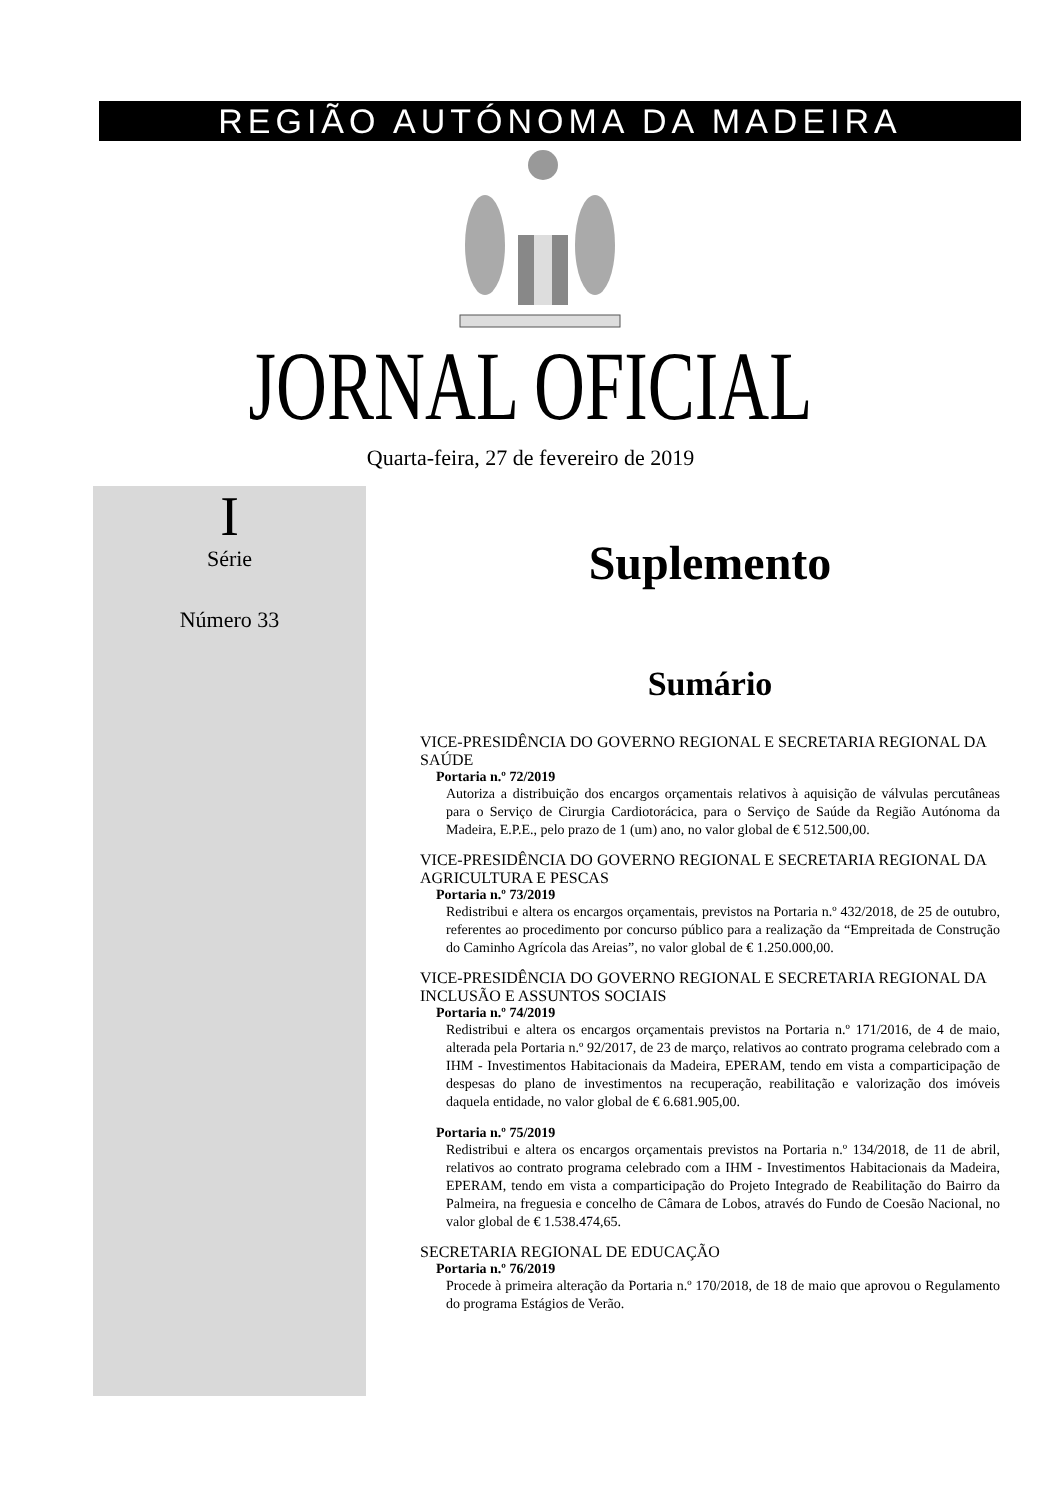REGIÃO AUTÓNOMA DA MADEIRA
JORNAL OFICIAL
Quarta-feira, 27 de fevereiro de 2019
I
Série
Número 33
Suplemento
Sumário
VICE-PRESIDÊNCIA DO GOVERNO REGIONAL E SECRETARIA REGIONAL DA SAÚDE
Portaria n.º 72/2019
Autoriza a distribuição dos encargos orçamentais relativos à aquisição de válvulas percutâneas para o Serviço de Cirurgia Cardiotorácica, para o Serviço de Saúde da Região Autónoma da Madeira, E.P.E., pelo prazo de 1 (um) ano, no valor global de € 512.500,00.
VICE-PRESIDÊNCIA DO GOVERNO REGIONAL E SECRETARIA REGIONAL DA AGRICULTURA E PESCAS
Portaria n.º 73/2019
Redistribui e altera os encargos orçamentais, previstos na Portaria n.º 432/2018, de 25 de outubro, referentes ao procedimento por concurso público para a realização da “Empreitada de Construção do Caminho Agrícola das Areias”, no valor global de € 1.250.000,00.
VICE-PRESIDÊNCIA DO GOVERNO REGIONAL E SECRETARIA REGIONAL DA INCLUSÃO E ASSUNTOS SOCIAIS
Portaria n.º 74/2019
Redistribui e altera os encargos orçamentais previstos na Portaria n.º 171/2016, de 4 de maio, alterada pela Portaria n.º 92/2017, de 23 de março, relativos ao contrato programa celebrado com a IHM - Investimentos Habitacionais da Madeira, EPERAM, tendo em vista a comparticipação de despesas do plano de investimentos na recuperação, reabilitação e valorização dos imóveis daquela entidade, no valor global de € 6.681.905,00.
Portaria n.º 75/2019
Redistribui e altera os encargos orçamentais previstos na Portaria n.º 134/2018, de 11 de abril, relativos ao contrato programa celebrado com a IHM - Investimentos Habitacionais da Madeira, EPERAM, tendo em vista a comparticipação do Projeto Integrado de Reabilitação do Bairro da Palmeira, na freguesia e concelho de Câmara de Lobos, através do Fundo de Coesão Nacional, no valor global de € 1.538.474,65.
SECRETARIA REGIONAL DE EDUCAÇÃO
Portaria n.º 76/2019
Procede à primeira alteração da Portaria n.º 170/2018, de 18 de maio que aprovou o Regulamento do programa Estágios de Verão.